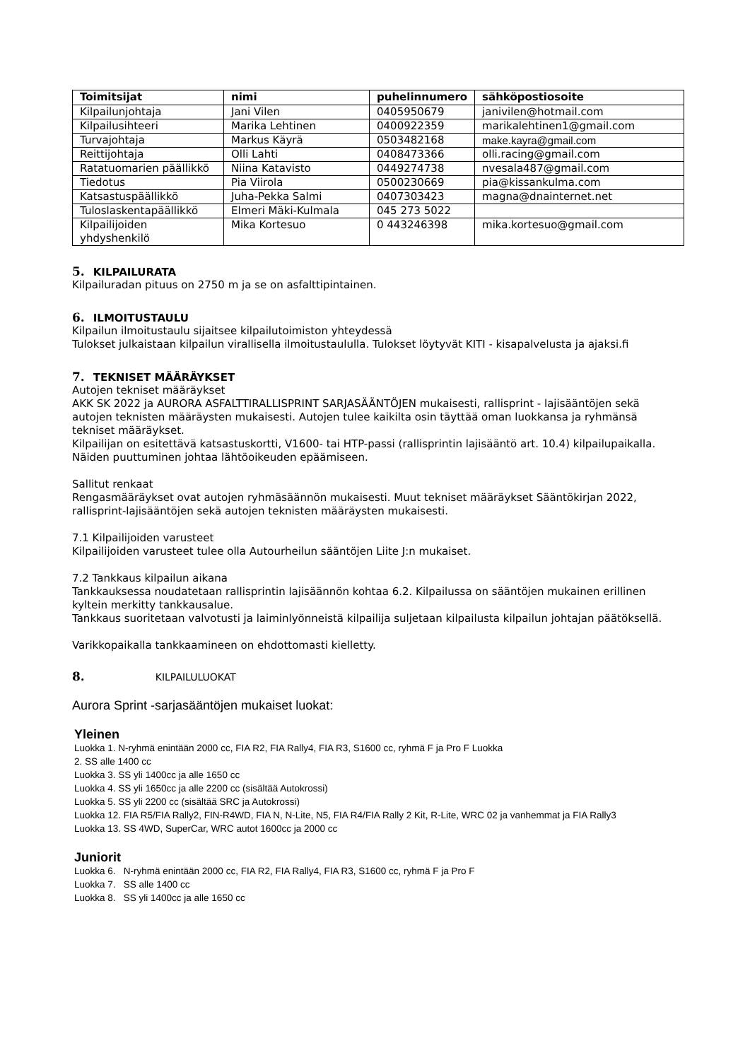| Toimitsijat | nimi | puhelinnumero | sähköpostiosoite |
| --- | --- | --- | --- |
| Kilpailunjohtaja | Jani Vilen | 0405950679 | janivilen@hotmail.com |
| Kilpailusihteeri | Marika Lehtinen | 0400922359 | marikalehtinen1@gmail.com |
| Turvajohtaja | Markus Käyrä | 0503482168 | make.kayra@gmail.com |
| Reittijohtaja | Olli Lahti | 0408473366 | olli.racing@gmail.com |
| Ratatuomarien päällikkö | Niina Katavisto | 0449274738 | nvesala487@gmail.com |
| Tiedotus | Pia Viirola | 0500230669 | pia@kissankulma.com |
| Katsastuspäällikkö | Juha-Pekka Salmi | 0407303423 | magna@dnainternet.net |
| Tuloslaskentapäällikkö | Elmeri Mäki-Kulmala | 045 273 5022 | |
| Kilpailijoiden yhdyshenkilö | Mika Kortesuo | 0 443246398 | mika.kortesuo@gmail.com |
5. KILPAILURATA
Kilpailuradan pituus on 2750 m ja se on asfalttipintainen.
6. ILMOITUSTAULU
Kilpailun ilmoitustaulu sijaitsee kilpailutoimiston yhteydessä
Tulokset julkaistaan kilpailun virallisella ilmoitustaululla. Tulokset löytyvät KITI - kisapalvelusta ja ajaksi.fi
7. TEKNISET MÄÄRÄYKSET
Autojen tekniset määräykset
AKK SK 2022 ja AURORA ASFALTTIRALLISPRINT SARJASÄÄNTÖJEN mukaisesti, rallisprint - lajisääntöjen sekä autojen teknisten määräysten mukaisesti. Autojen tulee kaikilta osin täyttää oman luokkansa ja ryhmänsä tekniset määräykset.
Kilpailijan on esitettävä katsastuskortti, V1600- tai HTP-passi (rallisprintin lajisääntö art. 10.4) kilpailupaikalla. Näiden puuttuminen johtaa lähtöoikeuden epäämiseen.
Sallitut renkaat
Rengasmääräykset ovat autojen ryhmäsäännön mukaisesti. Muut tekniset määräykset Sääntökirjan 2022, rallisprint-lajisääntöjen sekä autojen teknisten määräysten mukaisesti.
7.1 Kilpailijoiden varusteet
Kilpailijoiden varusteet tulee olla Autourheilun sääntöjen Liite J:n mukaiset.
7.2 Tankkaus kilpailun aikana
Tankkauksessa noudatetaan rallisprintin lajisäännön kohtaa 6.2. Kilpailussa on sääntöjen mukainen erillinen kyltein merkitty tankkausalue.
Tankkaus suoritetaan valvotusti ja laiminlyönneistä kilpailija suljetaan kilpailusta kilpailun johtajan päätöksellä.
Varikkopaikalla tankkaamineen on ehdottomasti kielletty.
8. KILPAILULUOKAT
Aurora Sprint -sarjasääntöjen mukaiset luokat:
Yleinen
Luokka 1. N-ryhmä enintään 2000 cc, FIA R2, FIA Rally4, FIA R3, S1600 cc, ryhmä F ja Pro F Luokka
2. SS alle 1400 cc
Luokka 3. SS yli 1400cc ja alle 1650 cc
Luokka 4. SS yli 1650cc ja alle 2200 cc (sisältää Autokrossi)
Luokka 5. SS yli 2200 cc (sisältää SRC ja Autokrossi)
Luokka 12. FIA R5/FIA Rally2, FIN-R4WD, FIA N, N-Lite, N5, FIA R4/FIA Rally 2 Kit, R-Lite, WRC 02 ja vanhemmat ja FIA Rally3
Luokka 13. SS 4WD, SuperCar, WRC autot 1600cc ja 2000 cc
Juniorit
Luokka 6. N-ryhmä enintään 2000 cc, FIA R2, FIA Rally4, FIA R3, S1600 cc, ryhmä F ja Pro F
Luokka 7. SS alle 1400 cc
Luokka 8. SS yli 1400cc ja alle 1650 cc